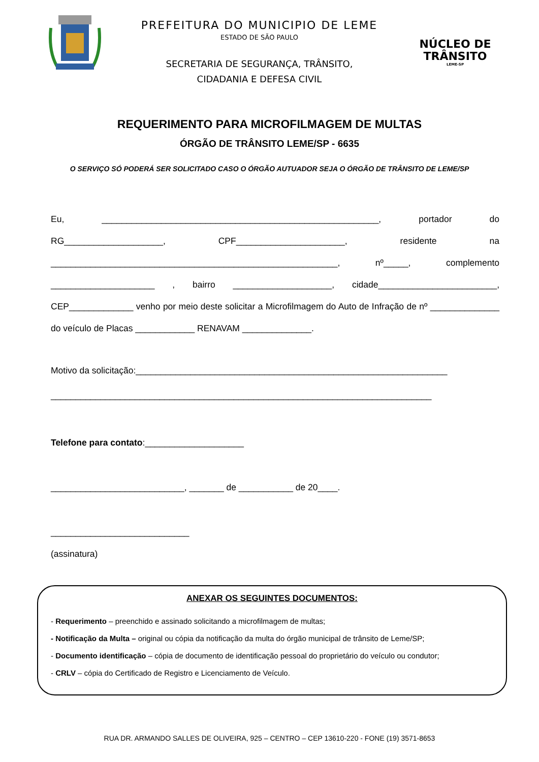PREFEITURA DO MUNICIPIO DE LEME
ESTADO DE SÃO PAULO
SECRETARIA DE SEGURANÇA, TRÂNSITO,
CIDADANIA E DEFESA CIVIL
NÚCLEO DE
TRÂNSITO
LEME-SP
REQUERIMENTO PARA MICROFILMAGEM DE MULTAS
ÓRGÃO DE TRÂNSITO LEME/SP - 6635
O SERVIÇO SÓ PODERÁ SER SOLICITADO CASO O ÓRGÃO AUTUADOR SEJA O ÓRGÃO DE TRÂNSITO DE LEME/SP
Eu, ________________________________________________________, portador do RG____________________, CPF______________________, residente na __________________________________________________________, nº_____, complemento _____________________ , bairro ____________________, cidade________________________, CEP_____________ venho por meio deste solicitar a Microfilmagem do Auto de Infração de nº ______________ do veículo de Placas ____________ RENAVAM ______________.
Motivo da solicitação:_______________________________________________________________
_____________________________________________________________________________
Telefone para contato:____________________
___________________________, _______ de ___________ de 20____.
____________________________
(assinatura)
ANEXAR OS SEGUINTES DOCUMENTOS:
- Requerimento – preenchido e assinado solicitando a microfilmagem de multas;
- Notificação da Multa – original ou cópia da notificação da multa do órgão municipal de trânsito de Leme/SP;
- Documento identificação – cópia de documento de identificação pessoal do proprietário do veículo ou condutor;
- CRLV – cópia do Certificado de Registro e Licenciamento de Veículo.
RUA DR. ARMANDO SALLES DE OLIVEIRA, 925 – CENTRO – CEP 13610-220 - FONE (19) 3571-8653